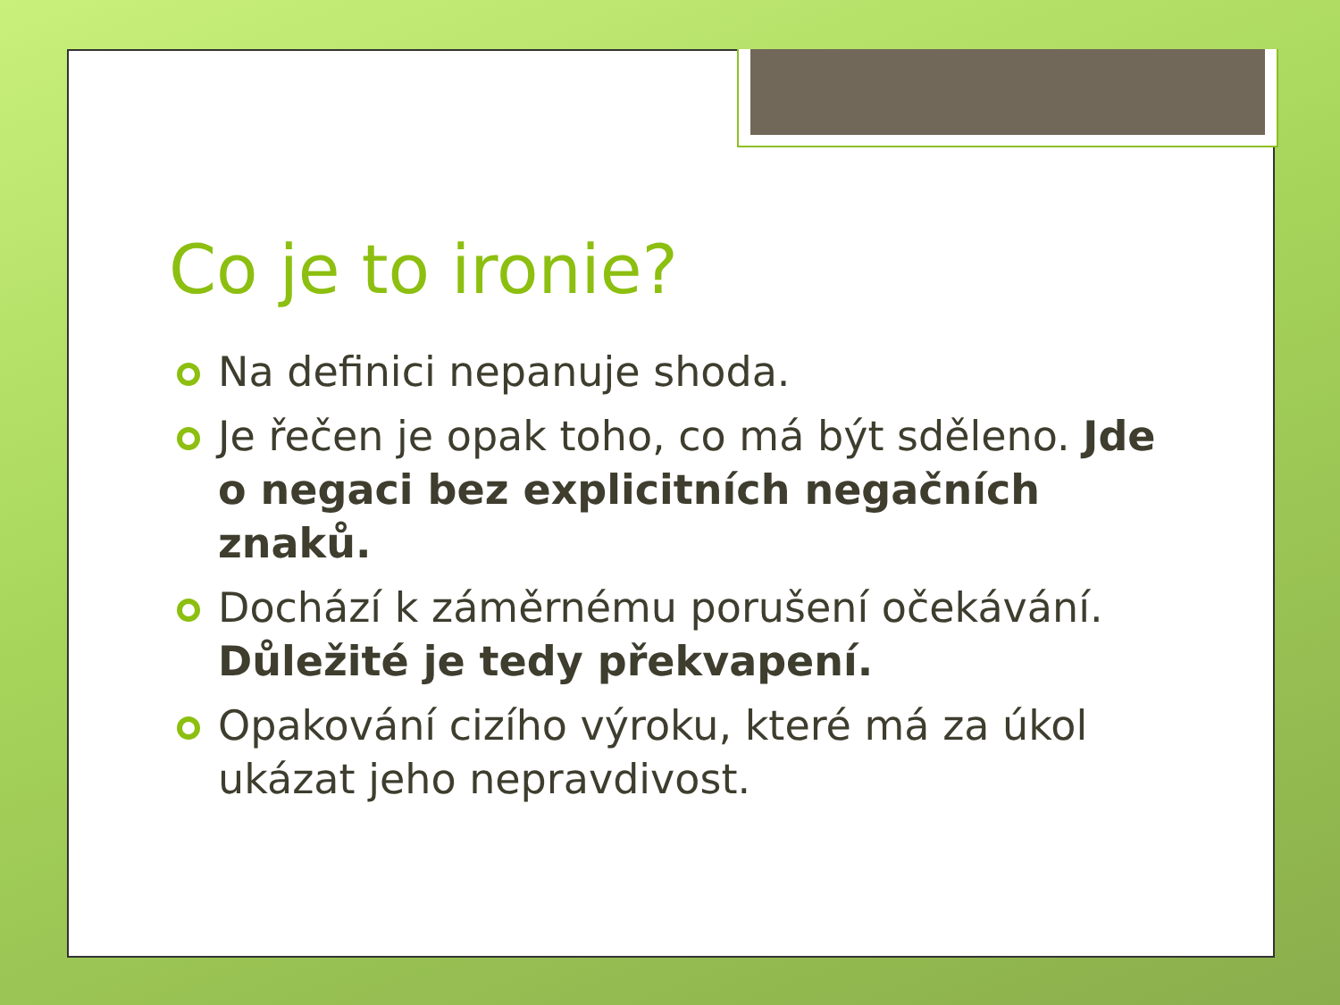Co je to ironie?
Na definici nepanuje shoda.
Je řečen je opak toho, co má být sděleno. Jde o negaci bez explicitních negačních znaků.
Dochází k záměrnému porušení očekávání. Důležité je tedy překvapení.
Opakování cizího výroku, které má za úkol ukázat jeho nepravdivost.